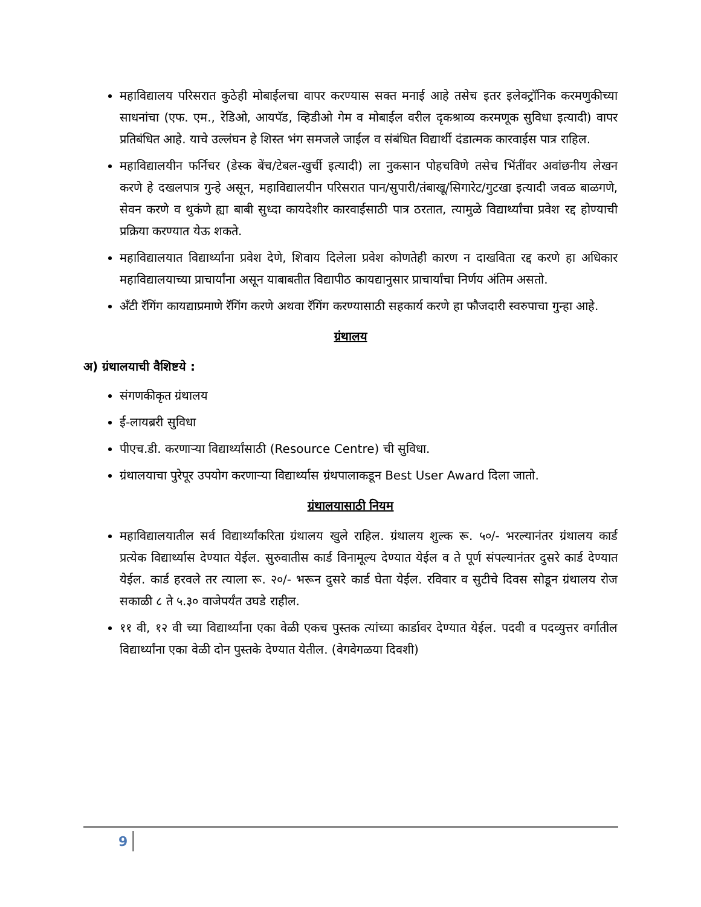महाविद्यालय परिसरात कुठेही मोबाईलचा वापर करण्यास सक्त मनाई आहे तसेच इतर इलेक्ट्रॉनिक करमणुकीच्या साधनांचा (एफ. एम., रेडिओ, आयपॅड, व्हिडीओ गेम व मोबाईल वरील दृकश्राव्य करमणूक सुविधा इत्यादी) वापर प्रतिबंधित आहे. याचे उल्लंघन हे शिस्त भंग समजले जाईल व संबंधित विद्यार्थी दंडात्मक कारवाईस पात्र राहिल.
महाविद्यालयीन फर्निचर (डेस्क बेंच/टेबल-खुर्ची इत्यादी) ला नुकसान पोहचविणे तसेच भिंतींवर अवांछनीय लेखन करणे हे दखलपात्र गुन्हे असून, महाविद्यालयीन परिसरात पान/सुपारी/तंबाखू/सिगारेट/गुटखा इत्यादी जवळ बाळगणे, सेवन करणे व थुकंणे ह्या बाबी सुध्दा कायदेशीर कारवाईसाठी पात्र ठरतात, त्यामुळे विद्यार्थ्यांचा प्रवेश रद्द होण्याची प्रक्रिया करण्यात येऊ शकते.
महाविद्यालयात विद्यार्थ्यांना प्रवेश देणे, शिवाय दिलेला प्रवेश कोणतेही कारण न दाखविता रद्द करणे हा अधिकार महाविद्यालयाच्या प्राचार्यांना असून याबाबतीत विद्यापीठ कायद्यानुसार प्राचार्यांचा निर्णय अंतिम असतो.
अँटी रॅगिंग कायद्याप्रमाणे रॅगिंग करणे अथवा रॅगिंग करण्यासाठी सहकार्य करणे हा फौजदारी स्वरुपाचा गुन्हा आहे.
ग्रंथालय
अ) ग्रंथालयाची वैशिष्टये :
संगणकीकृत ग्रंथालय
ई-लायब्ररी सुविधा
पीएच.डी. करणाऱ्या विद्यार्थ्यांसाठी (Resource Centre) ची सुविधा.
ग्रंथालयाचा पुरेपूर उपयोग करणाऱ्या विद्यार्थ्यास ग्रंथपालाकडून Best User Award दिला जातो.
ग्रंथालयासाठी नियम
महाविद्यालयातील सर्व विद्यार्थ्यांकरिता ग्रंथालय खुले राहिल. ग्रंथालय शुल्क रू. ५०/- भरल्यानंतर ग्रंथालय कार्ड प्रत्येक विद्यार्थ्यास देण्यात येईल. सुरुवातीस कार्ड विनामूल्य देण्यात येईल व ते पूर्ण संपल्यानंतर दुसरे कार्ड देण्यात येईल. कार्ड हरवले तर त्याला रू. २०/- भरून दुसरे कार्ड घेता येईल. रविवार व सुटीचे दिवस सोडून ग्रंथालय रोज सकाळी ८ ते ५.३० वाजेपर्यंत उघडे राहील.
११ वी, १२ वी च्या विद्यार्थ्यांना एका वेळी एकच पुस्तक त्यांच्या कार्डावर देण्यात येईल. पदवी व पदव्युत्तर वर्गातील विद्यार्थ्यांना एका वेळी दोन पुस्तके देण्यात येतील. (वेगवेगळया दिवशी)
9